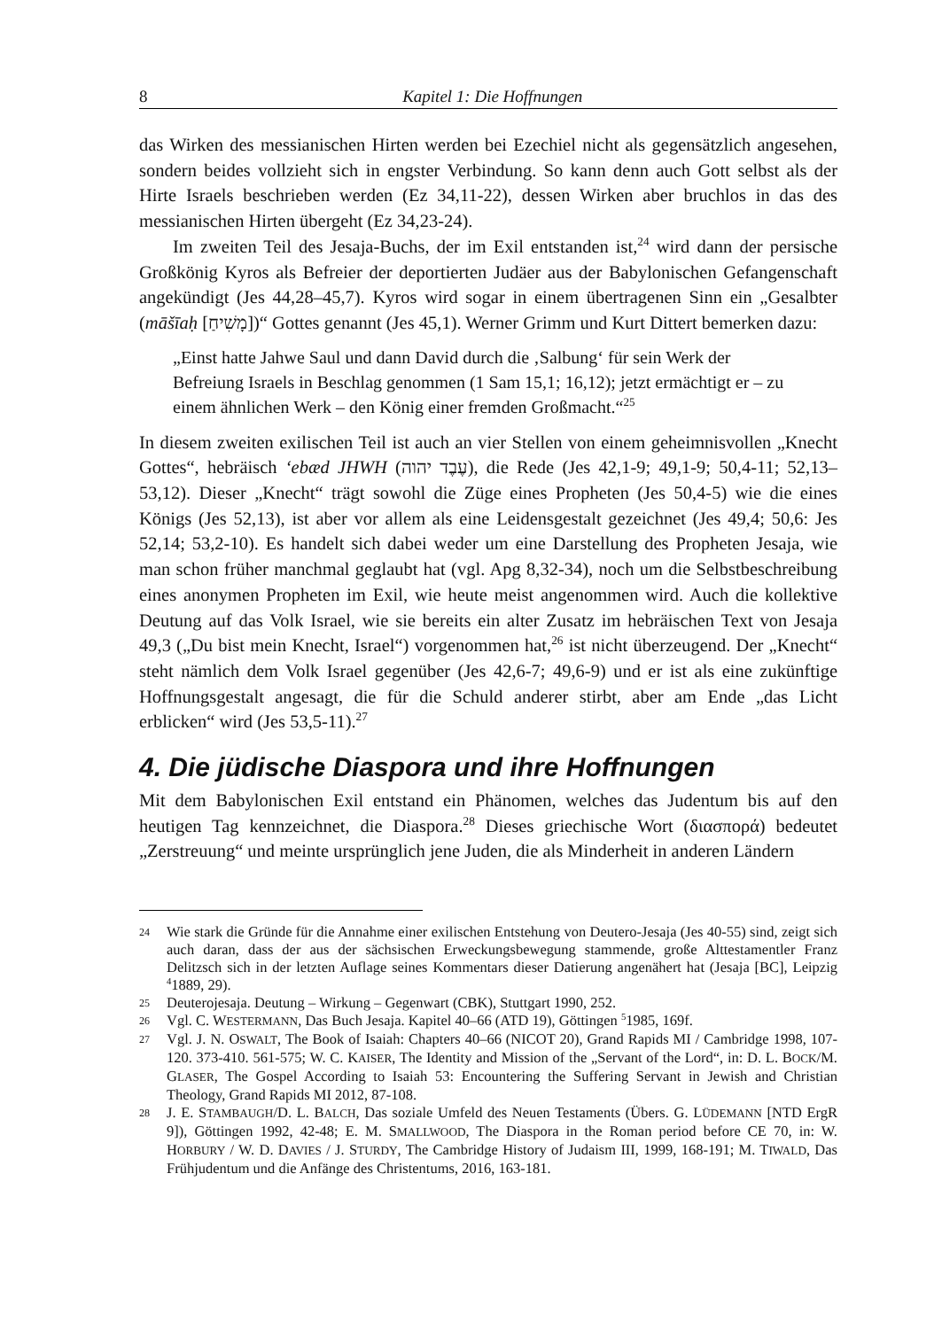8 Kapitel 1: Die Hoffnungen
das Wirken des messianischen Hirten werden bei Ezechiel nicht als gegensätzlich angesehen, sondern beides vollzieht sich in engster Verbindung. So kann denn auch Gott selbst als der Hirte Israels beschrieben werden (Ez 34,11-22), dessen Wirken aber bruchlos in das des messianischen Hirten übergeht (Ez 34,23-24).
Im zweiten Teil des Jesaja-Buchs, der im Exil entstanden ist,<sup>24</sup> wird dann der persische Großkönig Kyros als Befreier der deportierten Judäer aus der Babylonischen Gefangenschaft angekündigt (Jes 44,28–45,7). Kyros wird sogar in einem übertragenen Sinn ein „Gesalbter (māšīaḥ [מָשִׁיחַ])“ Gottes genannt (Jes 45,1). Werner Grimm und Kurt Dittert bemerken dazu:
„Einst hatte Jahwe Saul und dann David durch die ‚Salbung‘ für sein Werk der Befreiung Israels in Beschlag genommen (1 Sam 15,1; 16,12); jetzt ermächtigt er – zu einem ähnlichen Werk – den König einer fremden Großmacht.“<sup>25</sup>
In diesem zweiten exilischen Teil ist auch an vier Stellen von einem geheimnisvollen „Knecht Gottes“, hebräisch ‘ebæd JHWH (עֶבֶד יהוה), die Rede (Jes 42,1-9; 49,1-9; 50,4-11; 52,13–53,12). Dieser „Knecht“ trägt sowohl die Züge eines Propheten (Jes 50,4-5) wie die eines Königs (Jes 52,13), ist aber vor allem als eine Leidensgestalt gezeichnet (Jes 49,4; 50,6: Jes 52,14; 53,2-10). Es handelt sich dabei weder um eine Darstellung des Propheten Jesaja, wie man schon früher manchmal geglaubt hat (vgl. Apg 8,32-34), noch um die Selbstbeschreibung eines anonymen Propheten im Exil, wie heute meist angenommen wird. Auch die kollektive Deutung auf das Volk Israel, wie sie bereits ein alter Zusatz im hebräischen Text von Jesaja 49,3 („Du bist mein Knecht, Israel“) vorgenommen hat,<sup>26</sup> ist nicht überzeugend. Der „Knecht“ steht nämlich dem Volk Israel gegenüber (Jes 42,6-7; 49,6-9) und er ist als eine zukünftige Hoffnungsgestalt angesagt, die für die Schuld anderer stirbt, aber am Ende „das Licht erblicken“ wird (Jes 53,5-11).<sup>27</sup>
4. Die jüdische Diaspora und ihre Hoffnungen
Mit dem Babylonischen Exil entstand ein Phänomen, welches das Judentum bis auf den heutigen Tag kennzeichnet, die Diaspora.<sup>28</sup> Dieses griechische Wort (διασπορά) bedeutet „Zerstreuung“ und meinte ursprünglich jene Juden, die als Minderheit in anderen Ländern
24 Wie stark die Gründe für die Annahme einer exilischen Entstehung von Deutero-Jesaja (Jes 40-55) sind, zeigt sich auch daran, dass der aus der sächsischen Erweckungsbewegung stammende, große Alttestamentler Franz Delitzsch sich in der letzten Auflage seines Kommentars dieser Datierung angenähert hat (Jesaja [BC], Leipzig <sup>4</sup>1889, 29).
25 Deuterojesaja. Deutung – Wirkung – Gegenwart (CBK), Stuttgart 1990, 252.
26 Vgl. C. WESTERMANN, Das Buch Jesaja. Kapitel 40–66 (ATD 19), Göttingen <sup>5</sup>1985, 169f.
27 Vgl. J. N. OSWALT, The Book of Isaiah: Chapters 40–66 (NICOT 20), Grand Rapids MI / Cambridge 1998, 107-120. 373-410. 561-575; W. C. KAISER, The Identity and Mission of the „Servant of the Lord“, in: D. L. BOCK/M. GLASER, The Gospel According to Isaiah 53: Encountering the Suffering Servant in Jewish and Christian Theology, Grand Rapids MI 2012, 87-108.
28 J. E. STAMBAUGH/D. L. BALCH, Das soziale Umfeld des Neuen Testaments (Übers. G. LÜDEMANN [NTD ErgR 9]), Göttingen 1992, 42-48; E. M. SMALLWOOD, The Diaspora in the Roman period before CE 70, in: W. HORBURY / W. D. DAVIES / J. STURDY, The Cambridge History of Judaism III, 1999, 168-191; M. TIWALD, Das Frühjudentum und die Anfänge des Christentums, 2016, 163-181.